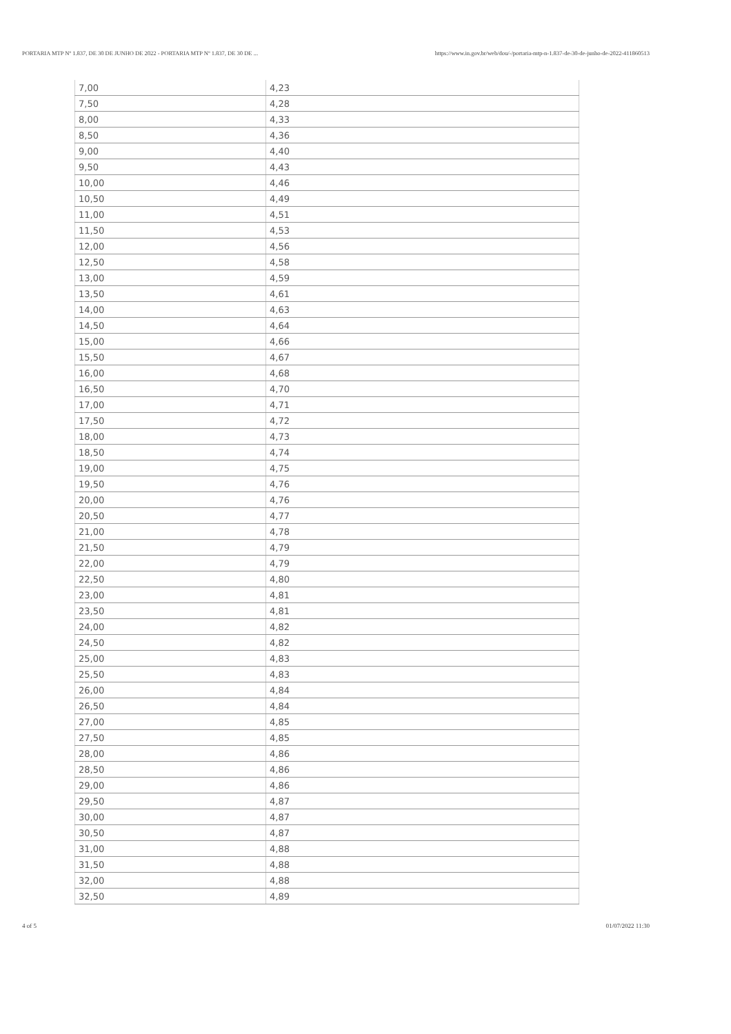PORTARIA MTP Nº 1.837, DE 30 DE JUNHO DE 2022 - PORTARIA MTP Nº 1.837, DE 30 DE ... https://www.in.gov.br/web/dou/-/portaria-mtp-n-1.837-de-30-de-junho-de-2022-411860513
| 7,00 | 4,23 |
| 7,50 | 4,28 |
| 8,00 | 4,33 |
| 8,50 | 4,36 |
| 9,00 | 4,40 |
| 9,50 | 4,43 |
| 10,00 | 4,46 |
| 10,50 | 4,49 |
| 11,00 | 4,51 |
| 11,50 | 4,53 |
| 12,00 | 4,56 |
| 12,50 | 4,58 |
| 13,00 | 4,59 |
| 13,50 | 4,61 |
| 14,00 | 4,63 |
| 14,50 | 4,64 |
| 15,00 | 4,66 |
| 15,50 | 4,67 |
| 16,00 | 4,68 |
| 16,50 | 4,70 |
| 17,00 | 4,71 |
| 17,50 | 4,72 |
| 18,00 | 4,73 |
| 18,50 | 4,74 |
| 19,00 | 4,75 |
| 19,50 | 4,76 |
| 20,00 | 4,76 |
| 20,50 | 4,77 |
| 21,00 | 4,78 |
| 21,50 | 4,79 |
| 22,00 | 4,79 |
| 22,50 | 4,80 |
| 23,00 | 4,81 |
| 23,50 | 4,81 |
| 24,00 | 4,82 |
| 24,50 | 4,82 |
| 25,00 | 4,83 |
| 25,50 | 4,83 |
| 26,00 | 4,84 |
| 26,50 | 4,84 |
| 27,00 | 4,85 |
| 27,50 | 4,85 |
| 28,00 | 4,86 |
| 28,50 | 4,86 |
| 29,00 | 4,86 |
| 29,50 | 4,87 |
| 30,00 | 4,87 |
| 30,50 | 4,87 |
| 31,00 | 4,88 |
| 31,50 | 4,88 |
| 32,00 | 4,88 |
| 32,50 | 4,89 |
4 of 5 01/07/2022 11:30